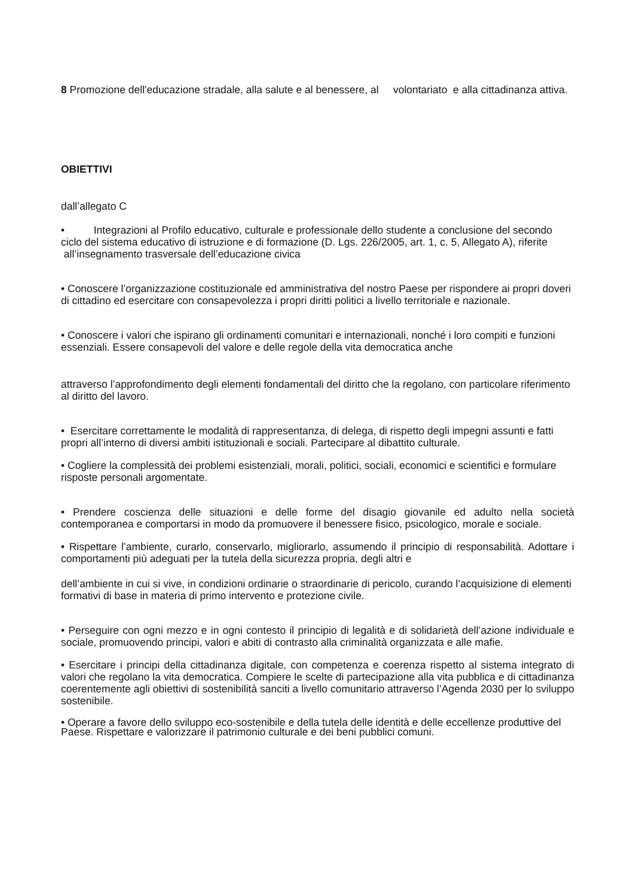8 Promozione dell'educazione stradale, alla salute e al benessere, al volontariato e alla cittadinanza attiva.
OBIETTIVI
dall’allegato C
• Integrazioni al Profilo educativo, culturale e professionale dello studente a conclusione del secondo ciclo del sistema educativo di istruzione e di formazione (D. Lgs. 226/2005, art. 1, c. 5, Allegato A), riferite all’insegnamento trasversale dell’educazione civica
• Conoscere l’organizzazione costituzionale ed amministrativa del nostro Paese per rispondere ai propri doveri di cittadino ed esercitare con consapevolezza i propri diritti politici a livello territoriale e nazionale.
• Conoscere i valori che ispirano gli ordinamenti comunitari e internazionali, nonché i loro compiti e funzioni essenziali. Essere consapevoli del valore e delle regole della vita democratica anche
attraverso l’approfondimento degli elementi fondamentali del diritto che la regolano, con particolare riferimento al diritto del lavoro.
• Esercitare correttamente le modalità di rappresentanza, di delega, di rispetto degli impegni assunti e fatti propri all’interno di diversi ambiti istituzionali e sociali. Partecipare al dibattito culturale.
• Cogliere la complessità dei problemi esistenziali, morali, politici, sociali, economici e scientifici e formulare risposte personali argomentate.
• Prendere coscienza delle situazioni e delle forme del disagio giovanile ed adulto nella società contemporanea e comportarsi in modo da promuovere il benessere fisico, psicologico, morale e sociale.
• Rispettare l’ambiente, curarlo, conservarlo, migliorarlo, assumendo il principio di responsabilità. Adottare i comportamenti più adeguati per la tutela della sicurezza propria, degli altri e
dell’ambiente in cui si vive, in condizioni ordinarie o straordinarie di pericolo, curando l’acquisizione di elementi formativi di base in materia di primo intervento e protezione civile.
• Perseguire con ogni mezzo e in ogni contesto il principio di legalità e di solidarietà dell’azione individuale e sociale, promuovendo principi, valori e abiti di contrasto alla criminalità organizzata e alle mafie.
• Esercitare i principi della cittadinanza digitale, con competenza e coerenza rispetto al sistema integrato di valori che regolano la vita democratica. Compiere le scelte di partecipazione alla vita pubblica e di cittadinanza coerentemente agli obiettivi di sostenibilità sanciti a livello comunitario attraverso l’Agenda 2030 per lo sviluppo sostenibile.
• Operare a favore dello sviluppo eco-sostenibile e della tutela delle identità e delle eccellenze produttive del Paese. Rispettare e valorizzare il patrimonio culturale e dei beni pubblici comuni.